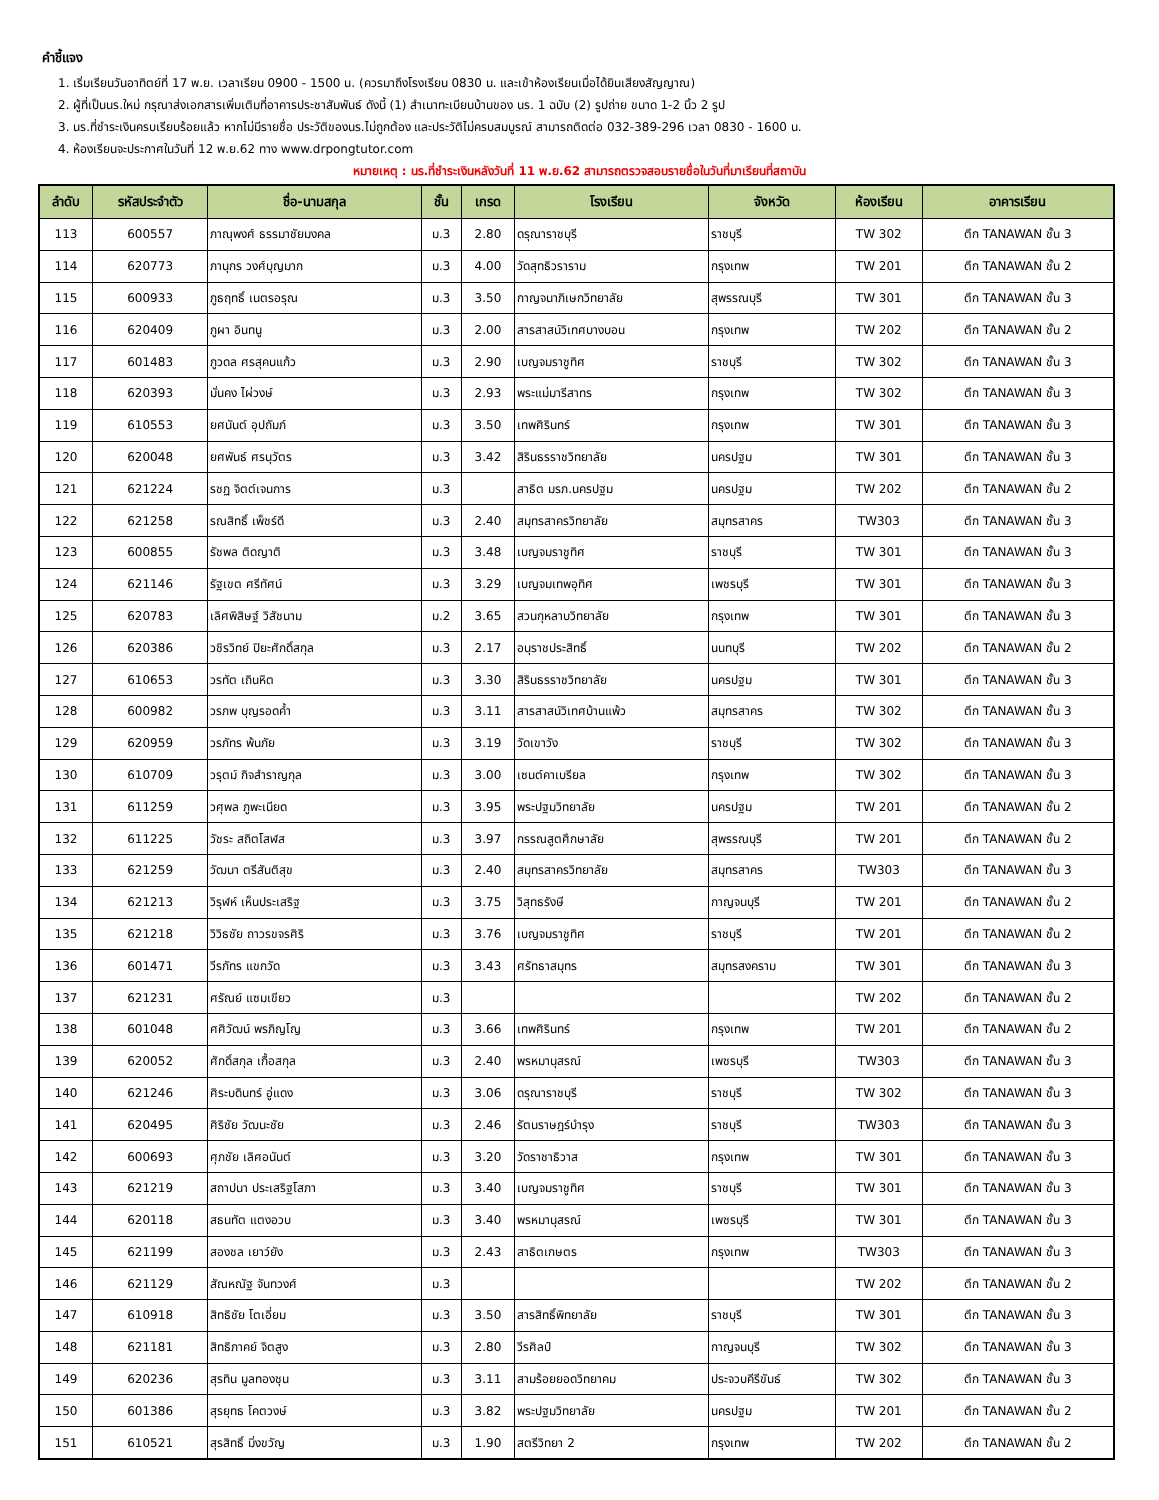คำชี้แจง
1. เริ่มเรียนวันอาทิตย์ที่ 17 พ.ย. เวลาเรียน 0900 - 1500 น. (ควรมาถึงโรงเรียน 0830 น. และเข้าห้องเรียนเมื่อได้ยินเสียงสัญญาณ)
2. ผู้ที่เป็นนร.ใหม่ กรุณาส่งเอกสารเพิ่มเติมที่อาคารประชาสัมพันธ์ ดังนี้ (1) สำเนาทะเบียนบ้านของ นร. 1 ฉบับ (2) รูปถ่าย ขนาด 1-2 นิ้ว 2 รูป
3. นร.ที่ชำระเงินครบเรียบร้อยแล้ว หากไม่มีรายชื่อ ประวัติของนร.ไม่ถูกต้อง และประวัติไม่ครบสมบูรณ์ สามารถติดต่อ 032-389-296 เวลา 0830 - 1600 น.
4. ห้องเรียนจะประกาศในวันที่ 12 พ.ย.62 ทาง www.drpongtutor.com
หมายเหตุ : นร.ที่ชำระเงินหลังวันที่ 11 พ.ย.62 สามารถตรวจสอบรายชื่อในวันที่มาเรียนที่สถาบัน
| ลำดับ | รหัสประจำตัว | ชื่อ-นามสกุล | ชั้น | เกรด | โรงเรียน | จังหวัด | ห้องเรียน | อาคารเรียน |
| --- | --- | --- | --- | --- | --- | --- | --- | --- |
| 113 | 600557 | ภาณุพงศ์ ธรรมาชัยมงคล | ม.3 | 2.80 | ดรุณาราชบุรี | ราชบุรี | TW 302 | ตึก TANAWAN ชั้น 3 |
| 114 | 620773 | ภานุกร วงศ์บุญมาก | ม.3 | 4.00 | วัดสุทธิวราราม | กรุงเทพ | TW 201 | ตึก TANAWAN ชั้น 2 |
| 115 | 600933 | ภูธฤทธิ์ เนตรอรุณ | ม.3 | 3.50 | กาญจนาภิเษกวิทยาลัย | สุพรรณบุรี | TW 301 | ตึก TANAWAN ชั้น 3 |
| 116 | 620409 | ภูผา อินทนู | ม.3 | 2.00 | สารสาสน์วิเทศบางบอน | กรุงเทพ | TW 202 | ตึก TANAWAN ชั้น 2 |
| 117 | 601483 | ภูวดล ศรสุคนแก้ว | ม.3 | 2.90 | เบญจมราชูทิศ | ราชบุรี | TW 302 | ตึก TANAWAN ชั้น 3 |
| 118 | 620393 | มั่นคง ไผ่วงษ์ | ม.3 | 2.93 | พระแม่มารีสาทร | กรุงเทพ | TW 302 | ตึก TANAWAN ชั้น 3 |
| 119 | 610553 | ยศนันต์ อุปถัมภ์ | ม.3 | 3.50 | เทพศิรินทร์ | กรุงเทพ | TW 301 | ตึก TANAWAN ชั้น 3 |
| 120 | 620048 | ยศพันธ์ ศรนุวัตร | ม.3 | 3.42 | สิรินธรราชวิทยาลัย | นครปฐม | TW 301 | ตึก TANAWAN ชั้น 3 |
| 121 | 621224 | รชฏ จิตต์เจนการ | ม.3 | | สาธิต มรภ.นครปฐม | นครปฐม | TW 202 | ตึก TANAWAN ชั้น 2 |
| 122 | 621258 | รณสิทธิ์ เพ็ชร์ดี | ม.3 | 2.40 | สมุทรสาครวิทยาลัย | สมุทรสาคร | TW303 | ตึก TANAWAN ชั้น 3 |
| 123 | 600855 | รัชพล ติดญาติ | ม.3 | 3.48 | เบญจมราชูทิศ | ราชบุรี | TW 301 | ตึก TANAWAN ชั้น 3 |
| 124 | 621146 | รัฐเขต ศรีทัศน์ | ม.3 | 3.29 | เบญจมเทพอุทิศ | เพชรบุรี | TW 301 | ตึก TANAWAN ชั้น 3 |
| 125 | 620783 | เลิศพิสิษฐ์ วิสัชนาม | ม.2 | 3.65 | สวนกุหลาบวิทยาลัย | กรุงเทพ | TW 301 | ตึก TANAWAN ชั้น 3 |
| 126 | 620386 | วชิรวิทย์ ปิยะศักดิ์สกุล | ม.3 | 2.17 | อนุราชประสิทธิ์ | นนทบุรี | TW 202 | ตึก TANAWAN ชั้น 2 |
| 127 | 610653 | วรทัต เถินหิต | ม.3 | 3.30 | สิรินธรราชวิทยาลัย | นครปฐม | TW 301 | ตึก TANAWAN ชั้น 3 |
| 128 | 600982 | วรภพ บุญรอดค้ำ | ม.3 | 3.11 | สารสาสน์วิเทศบ้านแพ้ว | สมุทรสาคร | TW 302 | ตึก TANAWAN ชั้น 3 |
| 129 | 620959 | วรภัทร พ้นภัย | ม.3 | 3.19 | วัดเขาวัง | ราชบุรี | TW 302 | ตึก TANAWAN ชั้น 3 |
| 130 | 610709 | วรุตม์ กิจสำราญกุล | ม.3 | 3.00 | เซนต์คาเบรียล | กรุงเทพ | TW 302 | ตึก TANAWAN ชั้น 3 |
| 131 | 611259 | วศุพล ภูพะเนียด | ม.3 | 3.95 | พระปฐมวิทยาลัย | นครปฐม | TW 201 | ตึก TANAWAN ชั้น 2 |
| 132 | 611225 | วัชระ สถิตโสฬส | ม.3 | 3.97 | กรรณสูตศึกษาลัย | สุพรรณบุรี | TW 201 | ตึก TANAWAN ชั้น 2 |
| 133 | 621259 | วัฒนา ตรีสันติสุข | ม.3 | 2.40 | สมุทรสาครวิทยาลัย | สมุทรสาคร | TW303 | ตึก TANAWAN ชั้น 3 |
| 134 | 621213 | วิรุฬห์ เห็นประเสริฐ | ม.3 | 3.75 | วิสุทธรังษี | กาญจนบุรี | TW 201 | ตึก TANAWAN ชั้น 2 |
| 135 | 621218 | วิวิธชัย ถาวรขจรศิริ | ม.3 | 3.76 | เบญจมราชูทิศ | ราชบุรี | TW 201 | ตึก TANAWAN ชั้น 2 |
| 136 | 601471 | วีรภัทร แขกวัด | ม.3 | 3.43 | ศรัทธาสมุทร | สมุทรสงคราม | TW 301 | ตึก TANAWAN ชั้น 3 |
| 137 | 621231 | ศรัณย์ แซมเขียว | ม.3 | | | | TW 202 | ตึก TANAWAN ชั้น 2 |
| 138 | 601048 | ศศิวัฒน์ พรภิญโญ | ม.3 | 3.66 | เทพศิรินทร์ | กรุงเทพ | TW 201 | ตึก TANAWAN ชั้น 2 |
| 139 | 620052 | ศักดิ์สกุล เกื้อสกุล | ม.3 | 2.40 | พรหมานุสรณ์ | เพชรบุรี | TW303 | ตึก TANAWAN ชั้น 3 |
| 140 | 621246 | ศิระบดินทร์ อู่แดง | ม.3 | 3.06 | ดรุณาราชบุรี | ราชบุรี | TW 302 | ตึก TANAWAN ชั้น 3 |
| 141 | 620495 | ศิริชัย วัฒนะชัย | ม.3 | 2.46 | รัตนราษฎร์บำรุง | ราชบุรี | TW303 | ตึก TANAWAN ชั้น 3 |
| 142 | 600693 | ศุภชัย เลิศอนันต์ | ม.3 | 3.20 | วัดราชาธิวาส | กรุงเทพ | TW 301 | ตึก TANAWAN ชั้น 3 |
| 143 | 621219 | สถาปนา ประเสริฐโสภา | ม.3 | 3.40 | เบญจมราชูทิศ | ราชบุรี | TW 301 | ตึก TANAWAN ชั้น 3 |
| 144 | 620118 | สธนทัต แตงอวบ | ม.3 | 3.40 | พรหมานุสรณ์ | เพชรบุรี | TW 301 | ตึก TANAWAN ชั้น 3 |
| 145 | 621199 | สองชล เยาว์ยัง | ม.3 | 2.43 | สาธิตเกษตร | กรุงเทพ | TW303 | ตึก TANAWAN ชั้น 3 |
| 146 | 621129 | สัณหณัฐ จันทวงศ์ | ม.3 | | | | TW 202 | ตึก TANAWAN ชั้น 2 |
| 147 | 610918 | สิทธิชัย โตเอี่ยม | ม.3 | 3.50 | สารสิทธิ์พิทยาลัย | ราชบุรี | TW 301 | ตึก TANAWAN ชั้น 3 |
| 148 | 621181 | สิทธิภาคย์ จิตสูง | ม.3 | 2.80 | วีรศิลป์ | กาญจนบุรี | TW 302 | ตึก TANAWAN ชั้น 3 |
| 149 | 620236 | สุรทิน มูลทองชุน | ม.3 | 3.11 | สามร้อยยอดวิทยาคม | ประจวบคีรีขันธ์ | TW 302 | ตึก TANAWAN ชั้น 3 |
| 150 | 601386 | สุรยุทธ โคตวงษ์ | ม.3 | 3.82 | พระปฐมวิทยาลัย | นครปฐม | TW 201 | ตึก TANAWAN ชั้น 2 |
| 151 | 610521 | สุรสิทธิ์ มิ่งขวัญ | ม.3 | 1.90 | สตรีวิทยา 2 | กรุงเทพ | TW 202 | ตึก TANAWAN ชั้น 2 |